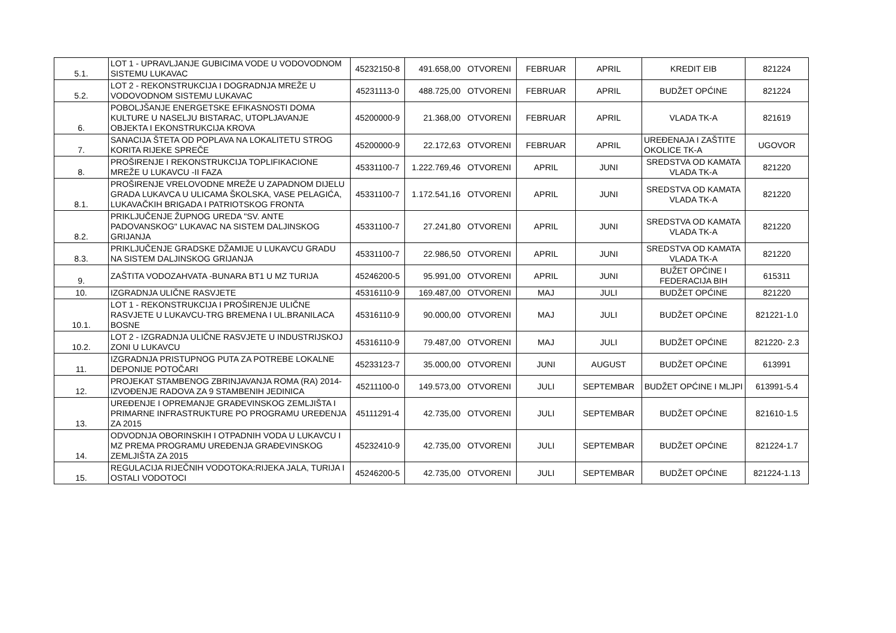| 5.1. | LOT 1 - UPRAVLJANJE GUBICIMA VODE U VODOVODNOM SISTEMU LUKAVAC | 45232150-8 | 491.658,00 | OTVORENI | FEBRUAR | APRIL | KREDIT EIB | 821224 |
| 5.2. | LOT 2 - REKONSTRUKCIJA I DOGRADNJA MREŽE U VODOVODNOM SISTEMU LUKAVAC | 45231113-0 | 488.725,00 | OTVORENI | FEBRUAR | APRIL | BUDŽET OPĆINE | 821224 |
| 6. | POBOLJŠANJE ENERGETSKE EFIKASNOSTI DOMA KULTURE U NASELJU BISTARAC, UTOPLJAVANJE OBJEKTA I EKONSTRUKCIJA KROVA | 45200000-9 | 21.368,00 | OTVORENI | FEBRUAR | APRIL | VLADA TK-A | 821619 |
| 7. | SANACIJA ŠTETA OD POPLAVA NA LOKALITETU STROG KORITA RIJEKE SPREČE | 45200000-9 | 22.172,63 | OTVORENI | FEBRUAR | APRIL | UREĐENAJA I ZAŠTITE OKOLICE TK-A | UGOVOR |
| 8. | PROŠIRENJE I REKONSTRUKCIJA TOPLIFIKACIONE MREŽE U LUKAVCU -II FAZA | 45331100-7 | 1.222.769,46 | OTVORENI | APRIL | JUNI | SREDSTVA OD KAMATA VLADA TK-A | 821220 |
| 8.1. | PROŠIRENJE VRELOVODNE MREŽE U ZAPADNOM DIJELU GRADA LUKAVCA U ULICAMA ŠKOLSKA, VASE PELAGIĆA, LUKAVAČKIH BRIGADA I PATRIOTSKOG FRONTA | 45331100-7 | 1.172.541,16 | OTVORENI | APRIL | JUNI | SREDSTVA OD KAMATA VLADA TK-A | 821220 |
| 8.2. | PRIKLJUČENJE ŽUPNOG UREDA "SV. ANTE PADOVANSKOG" LUKAVAC NA SISTEM DALJINSKOG GRIJANJA | 45331100-7 | 27.241,80 | OTVORENI | APRIL | JUNI | SREDSTVA OD KAMATA VLADA TK-A | 821220 |
| 8.3. | PRIKLJUČENJE GRADSKE DŽAMIJE U LUKAVCU GRADU NA SISTEM DALJINSKOG GRIJANJA | 45331100-7 | 22.986,50 | OTVORENI | APRIL | JUNI | SREDSTVA OD KAMATA VLADA TK-A | 821220 |
| 9. | ZAŠTITA VODOZAHVATA -BUNARA BT1 U MZ TURIJA | 45246200-5 | 95.991,00 | OTVORENI | APRIL | JUNI | BUŽET OPĆINE I FEDERACIJA BIH | 615311 |
| 10. | IZGRADNJA ULIČNE RASVJETE | 45316110-9 | 169.487,00 | OTVORENI | MAJ | JULI | BUDŽET OPĆINE | 821220 |
| 10.1. | LOT 1 - REKONSTRUKCIJA I PROŠIRENJE ULIČNE RASVJETE U LUKAVCU-TRG BREMENA I UL.BRANILACA BOSNE | 45316110-9 | 90.000,00 | OTVORENI | MAJ | JULI | BUDŽET OPĆINE | 821221-1.0 |
| 10.2. | LOT 2 - IZGRADNJA ULIČNE RASVJETE U INDUSTRIJSKOJ ZONI U LUKAVCU | 45316110-9 | 79.487,00 | OTVORENI | MAJ | JULI | BUDŽET OPĆINE | 821220- 2.3 |
| 11. | IZGRADNJA PRISTUPNOG PUTA ZA POTREBE LOKALNE DEPONIJE POTOČARI | 45233123-7 | 35.000,00 | OTVORENI | JUNI | AUGUST | BUDŽET OPĆINE | 613991 |
| 12. | PROJEKAT STAMBENOG ZBRINJAVANJA ROMA (RA) 2014-IZVOĐENJE RADOVA ZA 9 STAMBENIH JEDINICA | 45211100-0 | 149.573,00 | OTVORENI | JULI | SEPTEMBAR | BUDŽET OPĆINE I MLJPI | 613991-5.4 |
| 13. | UREĐENJE I OPREMANJE GRAĐEVINSKOG ZEMLJIŠTA I PRIMARNE INFRASTRUKTURE PO PROGRAMU UREĐENJA ZA 2015 | 45111291-4 | 42.735,00 | OTVORENI | JULI | SEPTEMBAR | BUDŽET OPĆINE | 821610-1.5 |
| 14. | ODVODNJA OBORINSKIH I OTPADNIH VODA U LUKAVCU I MZ PREMA PROGRAMU UREĐENJA GRAĐEVINSKOG ZEMLJIŠTA ZA 2015 | 45232410-9 | 42.735,00 | OTVORENI | JULI | SEPTEMBAR | BUDŽET OPĆINE | 821224-1.7 |
| 15. | REGULACIJA RIJEČNIH VODOTOKA:RIJEKA JALA, TURIJA I OSTALI VODOTOCI | 45246200-5 | 42.735,00 | OTVORENI | JULI | SEPTEMBAR | BUDŽET OPĆINE | 821224-1.13 |